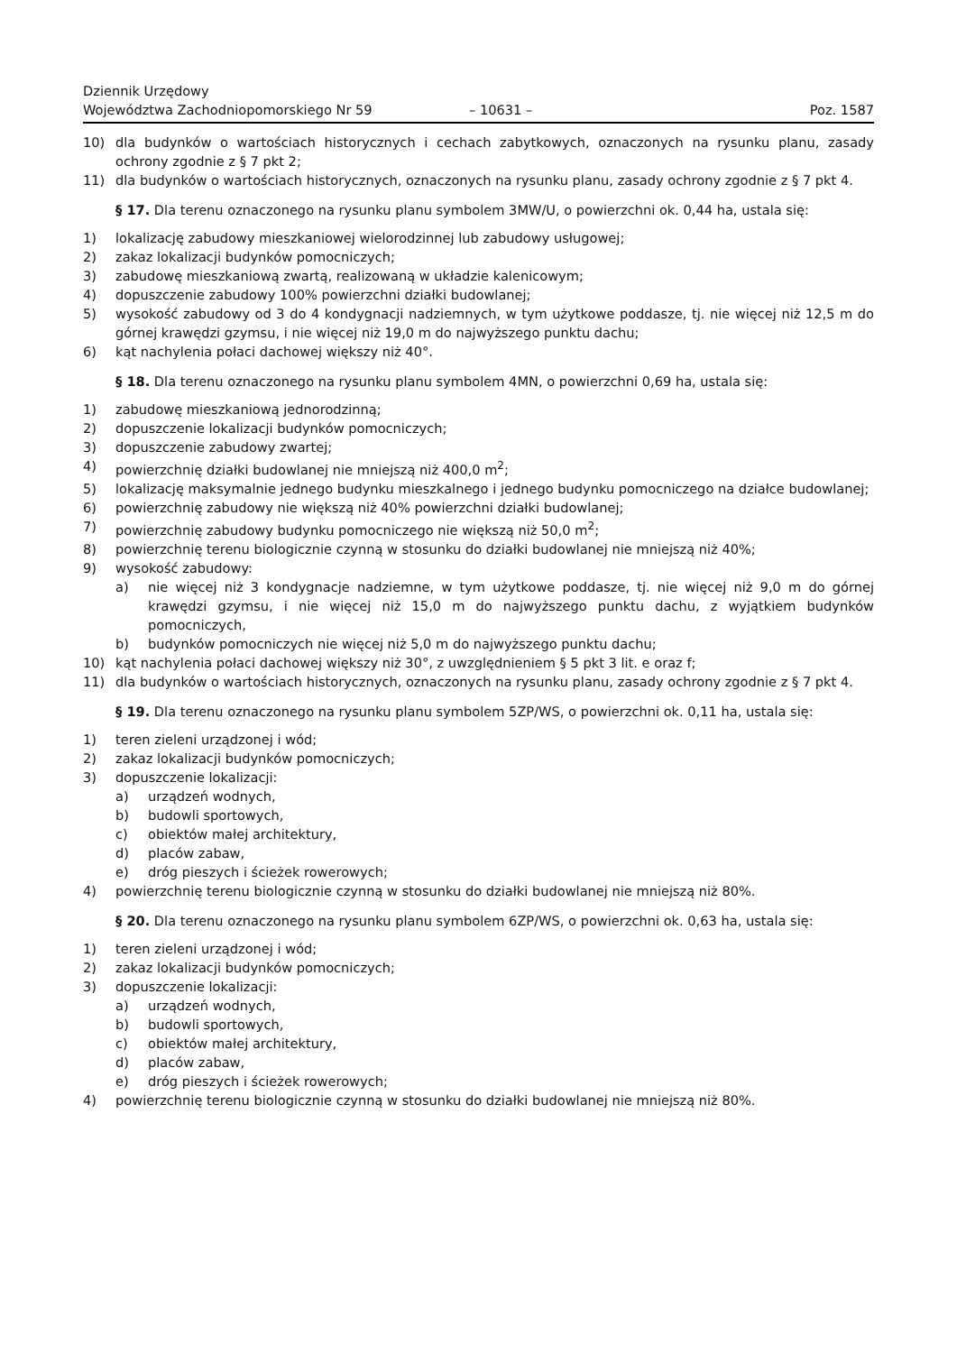Dziennik Urzędowy
Województwa Zachodniopomorskiego Nr 59
– 10631 –
Poz. 1587
10) dla budynków o wartościach historycznych i cechach zabytkowych, oznaczonych na rysunku planu, zasady ochrony zgodnie z § 7 pkt 2;
11) dla budynków o wartościach historycznych, oznaczonych na rysunku planu, zasady ochrony zgodnie z § 7 pkt 4.
§ 17. Dla terenu oznaczonego na rysunku planu symbolem 3MW/U, o powierzchni ok. 0,44 ha, ustala się:
1) lokalizację zabudowy mieszkaniowej wielorodzinnej lub zabudowy usługowej;
2) zakaz lokalizacji budynków pomocniczych;
3) zabudowę mieszkaniową zwartą, realizowaną w układzie kalenicowym;
4) dopuszczenie zabudowy 100% powierzchni działki budowlanej;
5) wysokość zabudowy od 3 do 4 kondygnacji nadziemnych, w tym użytkowe poddasze, tj. nie więcej niż 12,5 m do górnej krawędzi gzymsu, i nie więcej niż 19,0 m do najwyższego punktu dachu;
6) kąt nachylenia połaci dachowej większy niż 40°.
§ 18. Dla terenu oznaczonego na rysunku planu symbolem 4MN, o powierzchni 0,69 ha, ustala się:
1) zabudowę mieszkaniową jednorodzinną;
2) dopuszczenie lokalizacji budynków pomocniczych;
3) dopuszczenie zabudowy zwartej;
4) powierzchnię działki budowlanej nie mniejszą niż 400,0 m<sup>2</sup>;
5) lokalizację maksymalnie jednego budynku mieszkalnego i jednego budynku pomocniczego na działce budowlanej;
6) powierzchnię zabudowy nie większą niż 40% powierzchni działki budowlanej;
7) powierzchnię zabudowy budynku pomocniczego nie większą niż 50,0 m<sup>2</sup>;
8) powierzchnię terenu biologicznie czynną w stosunku do działki budowlanej nie mniejszą niż 40%;
9) wysokość zabudowy:
a) nie więcej niż 3 kondygnacje nadziemne, w tym użytkowe poddasze, tj. nie więcej niż 9,0 m do górnej krawędzi gzymsu, i nie więcej niż 15,0 m do najwyższego punktu dachu, z wyjątkiem budynków pomocniczych,
b) budynków pomocniczych nie więcej niż 5,0 m do najwyższego punktu dachu;
10) kąt nachylenia połaci dachowej większy niż 30°, z uwzględnieniem § 5 pkt 3 lit. e oraz f;
11) dla budynków o wartościach historycznych, oznaczonych na rysunku planu, zasady ochrony zgodnie z § 7 pkt 4.
§ 19. Dla terenu oznaczonego na rysunku planu symbolem 5ZP/WS, o powierzchni ok. 0,11 ha, ustala się:
1) teren zieleni urządzonej i wód;
2) zakaz lokalizacji budynków pomocniczych;
3) dopuszczenie lokalizacji:
a) urządzeń wodnych,
b) budowli sportowych,
c) obiektów małej architektury,
d) placów zabaw,
e) dróg pieszych i ścieżek rowerowych;
4) powierzchnię terenu biologicznie czynną w stosunku do działki budowlanej nie mniejszą niż 80%.
§ 20. Dla terenu oznaczonego na rysunku planu symbolem 6ZP/WS, o powierzchni ok. 0,63 ha, ustala się:
1) teren zieleni urządzonej i wód;
2) zakaz lokalizacji budynków pomocniczych;
3) dopuszczenie lokalizacji:
a) urządzeń wodnych,
b) budowli sportowych,
c) obiektów małej architektury,
d) placów zabaw,
e) dróg pieszych i ścieżek rowerowych;
4) powierzchnię terenu biologicznie czynną w stosunku do działki budowlanej nie mniejszą niż 80%.